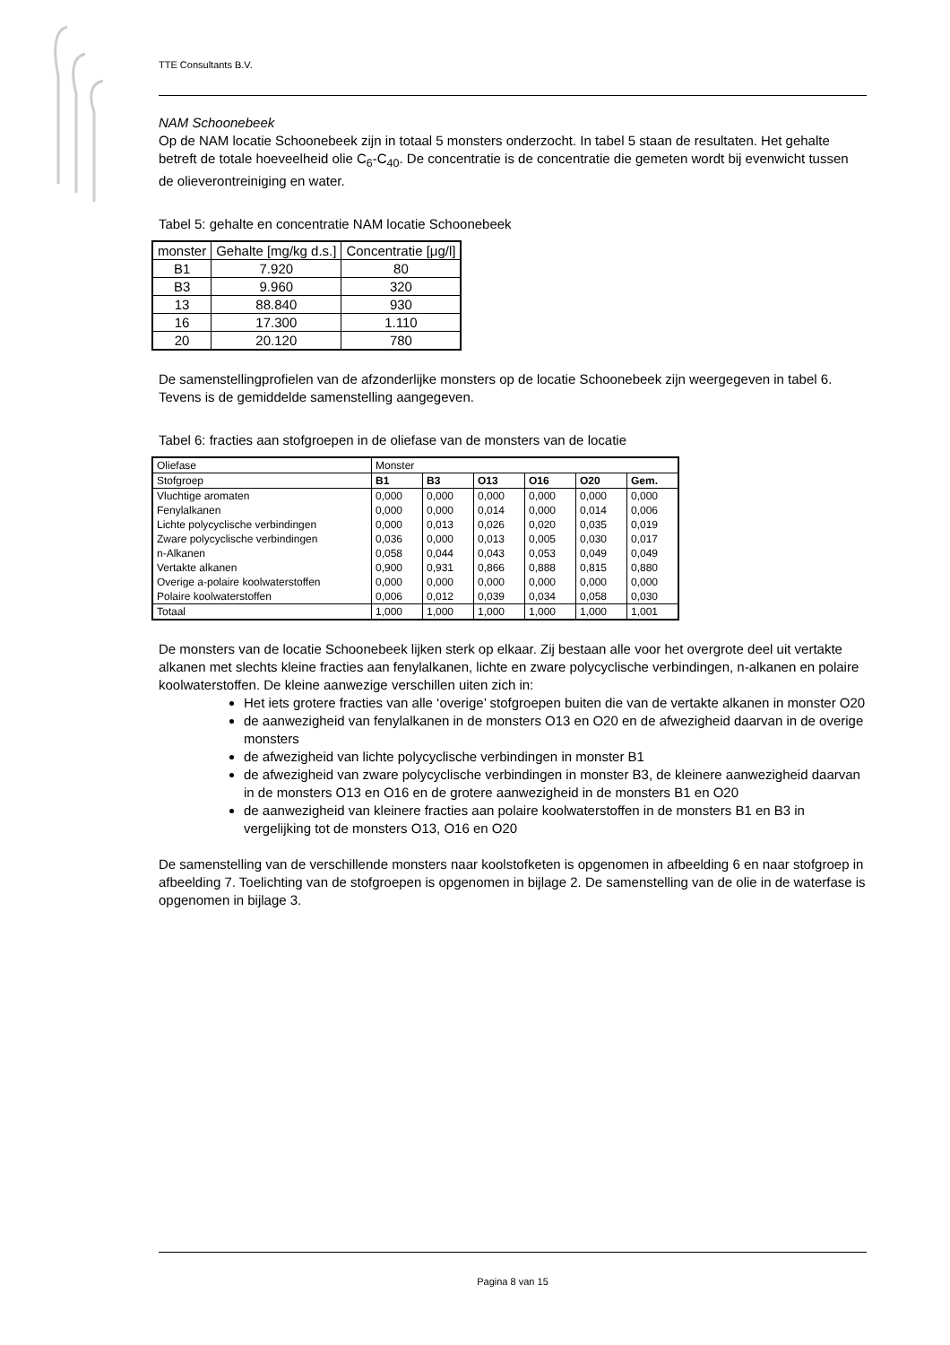TTE Consultants B.V.
NAM Schoonebeek
Op de NAM locatie Schoonebeek zijn in totaal 5 monsters onderzocht. In tabel 5 staan de resultaten. Het gehalte betreft de totale hoeveelheid olie C<sub>6</sub>-C<sub>40</sub>. De concentratie is de concentratie die gemeten wordt bij evenwicht tussen de olieverontreiniging en water.
Tabel 5: gehalte en concentratie NAM locatie Schoonebeek
| monster | Gehalte [mg/kg d.s.] | Concentratie [μg/l] |
| B1 | 7.920 | 80 |
| B3 | 9.960 | 320 |
| 13 | 88.840 | 930 |
| 16 | 17.300 | 1.110 |
| 20 | 20.120 | 780 |
De samenstellingprofielen van de afzonderlijke monsters op de locatie Schoonebeek zijn weergegeven in tabel 6. Tevens is de gemiddelde samenstelling aangegeven.
Tabel 6: fracties aan stofgroepen in de oliefase van de monsters van de locatie
| Oliefase | Monster | | | | | |
| Stofgroep | B1 | B3 | O13 | O16 | O20 | Gem. |
| Vluchtige aromaten | 0,000 | 0,000 | 0,000 | 0,000 | 0,000 | 0,000 |
| Fenylalkanen | 0,000 | 0,000 | 0,014 | 0,000 | 0,014 | 0,006 |
| Lichte polycyclische verbindingen | 0,000 | 0,013 | 0,026 | 0,020 | 0,035 | 0,019 |
| Zware polycyclische verbindingen | 0,036 | 0,000 | 0,013 | 0,005 | 0,030 | 0,017 |
| n-Alkanen | 0,058 | 0,044 | 0,043 | 0,053 | 0,049 | 0,049 |
| Vertakte alkanen | 0,900 | 0,931 | 0,866 | 0,888 | 0,815 | 0,880 |
| Overige a-polaire koolwaterstoffen | 0,000 | 0,000 | 0,000 | 0,000 | 0,000 | 0,000 |
| Polaire koolwaterstoffen | 0,006 | 0,012 | 0,039 | 0,034 | 0,058 | 0,030 |
| Totaal | 1,000 | 1,000 | 1,000 | 1,000 | 1,000 | 1,001 |
De monsters van de locatie Schoonebeek lijken sterk op elkaar. Zij bestaan alle voor het overgrote deel uit vertakte alkanen met slechts kleine fracties aan fenylalkanen, lichte en zware polycyclische verbindingen, n-alkanen en polaire koolwaterstoffen. De kleine aanwezige verschillen uiten zich in:
Het iets grotere fracties van alle ‘overige’ stofgroepen buiten die van de vertakte alkanen in monster O20
de aanwezigheid van fenylalkanen in de monsters O13 en O20 en de afwezigheid daarvan in de overige monsters
de afwezigheid van lichte polycyclische verbindingen in monster B1
de afwezigheid van zware polycyclische verbindingen in monster B3, de kleinere aanwezigheid daarvan in de monsters O13 en O16 en de grotere aanwezigheid in de monsters B1 en O20
de aanwezigheid van kleinere fracties aan polaire koolwaterstoffen in de monsters B1 en B3 in vergelijking tot de monsters O13, O16 en O20
De samenstelling van de verschillende monsters naar koolstofketen is opgenomen in afbeelding 6 en naar stofgroep in afbeelding 7. Toelichting van de stofgroepen is opgenomen in bijlage 2. De samenstelling van de olie in de waterfase is opgenomen in bijlage 3.
Pagina 8 van 15